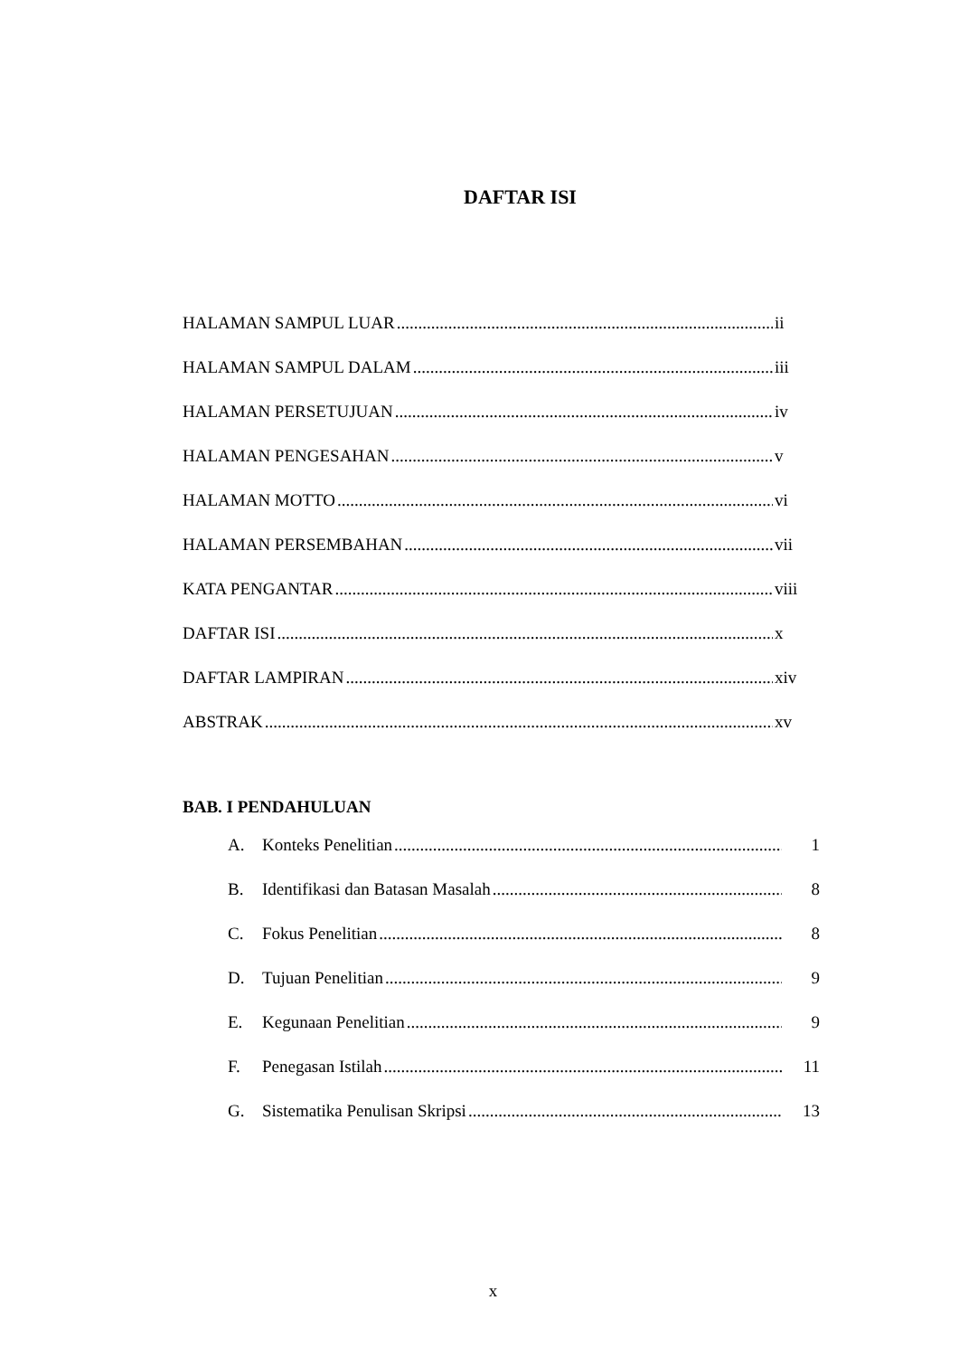DAFTAR ISI
HALAMAN SAMPUL LUAR ii
HALAMAN SAMPUL DALAM iii
HALAMAN PERSETUJUAN iv
HALAMAN PENGESAHAN v
HALAMAN MOTTO vi
HALAMAN PERSEMBAHAN vii
KATA PENGANTAR viii
DAFTAR ISI x
DAFTAR LAMPIRAN xiv
ABSTRAK xv
BAB. I PENDAHULUAN
A. Konteks Penelitian 1
B. Identifikasi dan Batasan Masalah 8
C. Fokus Penelitian 8
D. Tujuan Penelitian 9
E. Kegunaan Penelitian 9
F. Penegasan Istilah 11
G. Sistematika Penulisan Skripsi 13
x